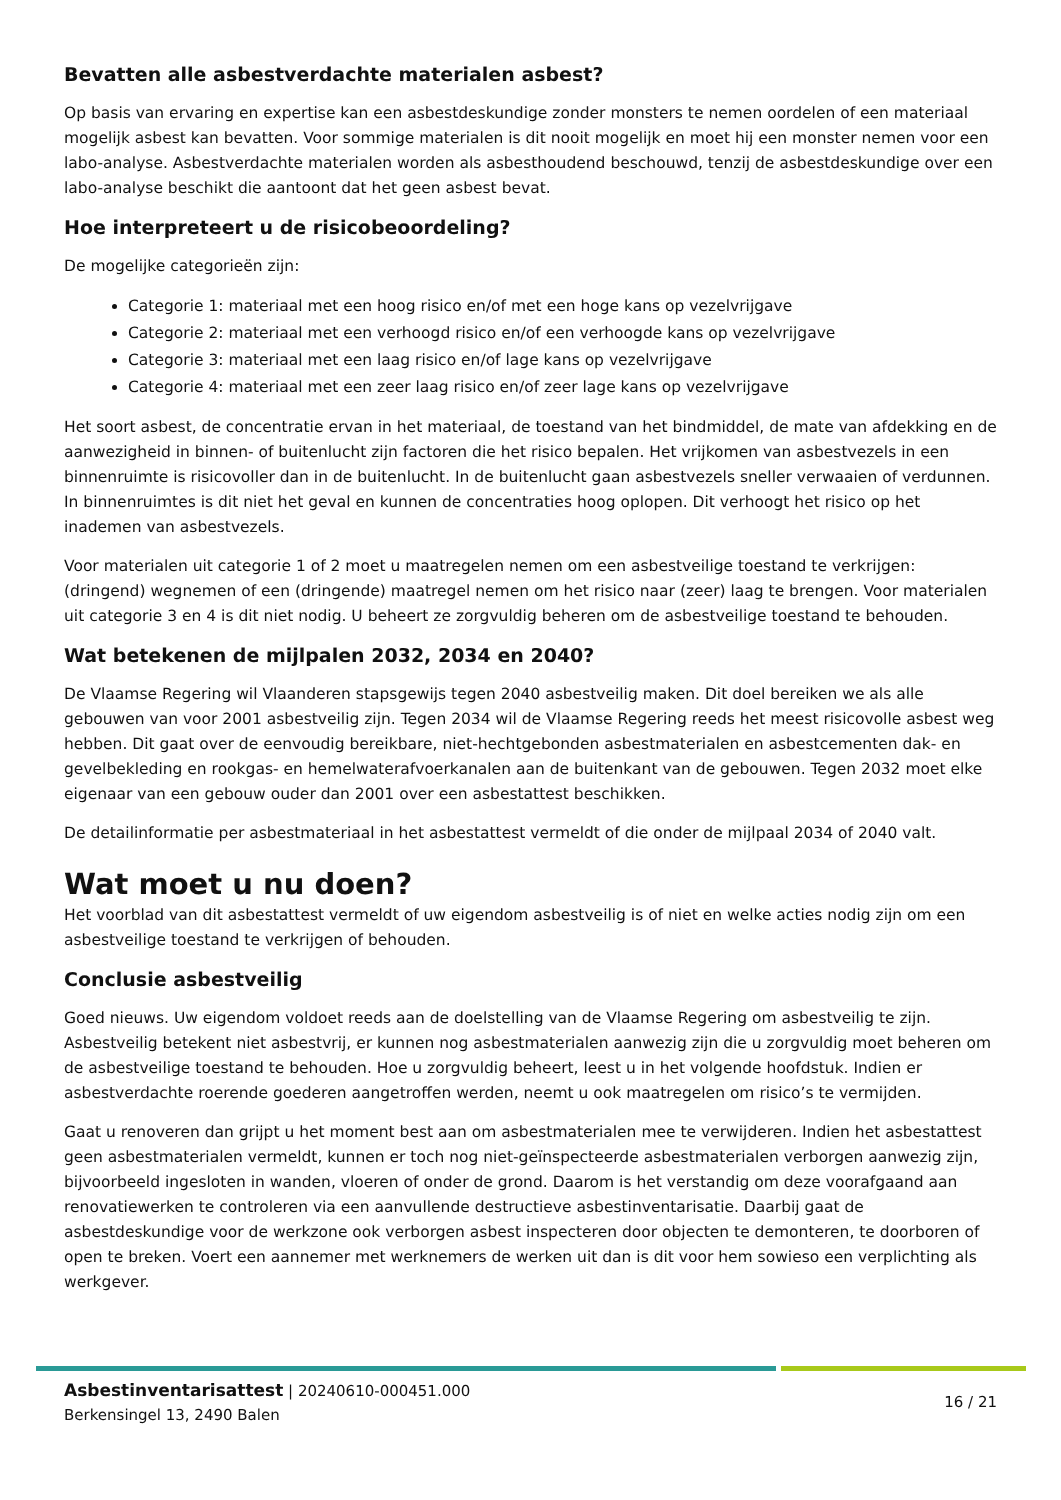Bevatten alle asbestverdachte materialen asbest?
Op basis van ervaring en expertise kan een asbestdeskundige zonder monsters te nemen oordelen of een materiaal mogelijk asbest kan bevatten. Voor sommige materialen is dit nooit mogelijk en moet hij een monster nemen voor een labo-analyse. Asbestverdachte materialen worden als asbesthoudend beschouwd, tenzij de asbestdeskundige over een labo-analyse beschikt die aantoont dat het geen asbest bevat.
Hoe interpreteert u de risicobeoordeling?
De mogelijke categorieën zijn:
Categorie 1: materiaal met een hoog risico en/of met een hoge kans op vezelvrijgave
Categorie 2: materiaal met een verhoogd risico en/of een verhoogde kans op vezelvrijgave
Categorie 3: materiaal met een laag risico en/of lage kans op vezelvrijgave
Categorie 4: materiaal met een zeer laag risico en/of zeer lage kans op vezelvrijgave
Het soort asbest, de concentratie ervan in het materiaal, de toestand van het bindmiddel, de mate van afdekking en de aanwezigheid in binnen- of buitenlucht zijn factoren die het risico bepalen. Het vrijkomen van asbestvezels in een binnenruimte is risicovoller dan in de buitenlucht. In de buitenlucht gaan asbestvezels sneller verwaaien of verdunnen. In binnenruimtes is dit niet het geval en kunnen de concentraties hoog oplopen. Dit verhoogt het risico op het inademen van asbestvezels.
Voor materialen uit categorie 1 of 2 moet u maatregelen nemen om een asbestveilige toestand te verkrijgen: (dringend) wegnemen of een (dringende) maatregel nemen om het risico naar (zeer) laag te brengen. Voor materialen uit categorie 3 en 4 is dit niet nodig. U beheert ze zorgvuldig beheren om de asbestveilige toestand te behouden.
Wat betekenen de mijlpalen 2032, 2034 en 2040?
De Vlaamse Regering wil Vlaanderen stapsgewijs tegen 2040 asbestveilig maken. Dit doel bereiken we als alle gebouwen van voor 2001 asbestveilig zijn. Tegen 2034 wil de Vlaamse Regering reeds het meest risicovolle asbest weg hebben. Dit gaat over de eenvoudig bereikbare, niet-hechtgebonden asbestmaterialen en asbestcementen dak- en gevelbekleding en rookgas- en hemelwaterafvoerkanalen aan de buitenkant van de gebouwen. Tegen 2032 moet elke eigenaar van een gebouw ouder dan 2001 over een asbestattest beschikken.
De detailinformatie per asbestmateriaal in het asbestattest vermeldt of die onder de mijlpaal 2034 of 2040 valt.
Wat moet u nu doen?
Het voorblad van dit asbestattest vermeldt of uw eigendom asbestveilig is of niet en welke acties nodig zijn om een asbestveilige toestand te verkrijgen of behouden.
Conclusie asbestveilig
Goed nieuws. Uw eigendom voldoet reeds aan de doelstelling van de Vlaamse Regering om asbestveilig te zijn. Asbestveilig betekent niet asbestvrij, er kunnen nog asbestmaterialen aanwezig zijn die u zorgvuldig moet beheren om de asbestveilige toestand te behouden. Hoe u zorgvuldig beheert, leest u in het volgende hoofdstuk. Indien er asbestverdachte roerende goederen aangetroffen werden, neemt u ook maatregelen om risico’s te vermijden.
Gaat u renoveren dan grijpt u het moment best aan om asbestmaterialen mee te verwijderen. Indien het asbestattest geen asbestmaterialen vermeldt, kunnen er toch nog niet-geïnspecteerde asbestmaterialen verborgen aanwezig zijn, bijvoorbeeld ingesloten in wanden, vloeren of onder de grond. Daarom is het verstandig om deze voorafgaand aan renovatiewerken te controleren via een aanvullende destructieve asbestinventarisatie. Daarbij gaat de asbestdeskundige voor de werkzone ook verborgen asbest inspecteren door objecten te demonteren, te doorboren of open te breken. Voert een aannemer met werknemers de werken uit dan is dit voor hem sowieso een verplichting als werkgever.
Asbestinventarisattest | 20240610-000451.000
Berkensingel 13, 2490 Balen
16 / 21